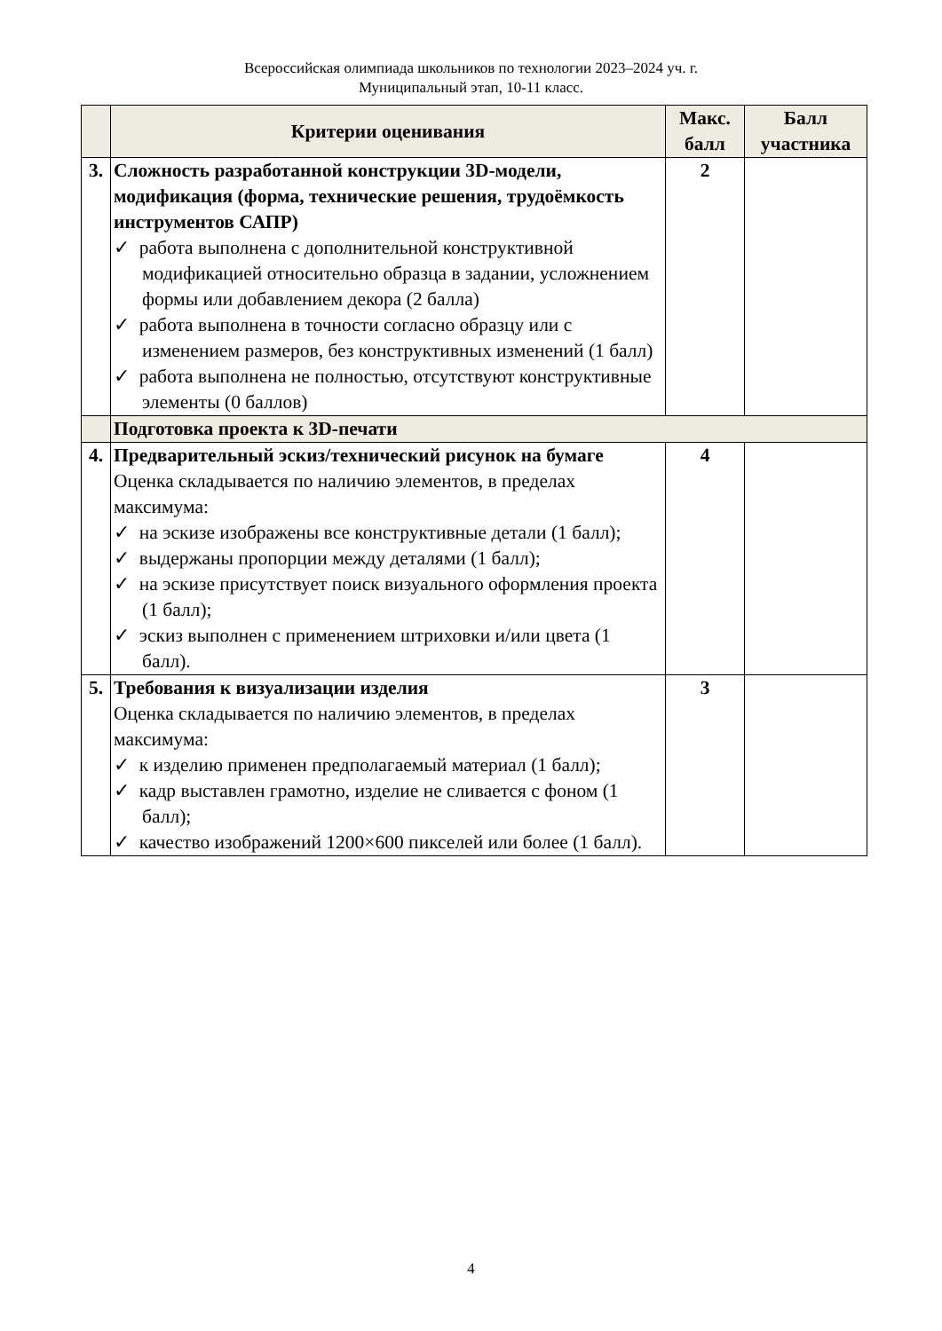Всероссийская олимпиада школьников по технологии 2023–2024 уч. г.
Муниципальный этап, 10-11 класс.
| | Критерии оценивания | Макс. балл | Балл участника |
| --- | --- | --- | --- |
| 3. | Сложность разработанной конструкции 3D-модели, модификация (форма, технические решения, трудоёмкость инструментов САПР) ✓ работа выполнена с дополнительной конструктивной модификацией относительно образца в задании, усложнением формы или добавлением декора (2 балла) ✓ работа выполнена в точности согласно образцу или с изменением размеров, без конструктивных изменений (1 балл) ✓ работа выполнена не полностью, отсутствуют конструктивные элементы (0 баллов) | 2 | |
| | Подготовка проекта к 3D-печати | | |
| 4. | Предварительный эскиз/технический рисунок на бумаге Оценка складывается по наличию элементов, в пределах максимума: ✓ на эскизе изображены все конструктивные детали (1 балл); ✓ выдержаны пропорции между деталями (1 балл); ✓ на эскизе присутствует поиск визуального оформления проекта (1 балл); ✓ эскиз выполнен с применением штриховки и/или цвета (1 балл). | 4 | |
| 5. | Требования к визуализации изделия Оценка складывается по наличию элементов, в пределах максимума: ✓ к изделию применен предполагаемый материал (1 балл); ✓ кадр выставлен грамотно, изделие не сливается с фоном (1 балл); ✓ качество изображений 1200×600 пикселей или более (1 балл). | 3 | |
4